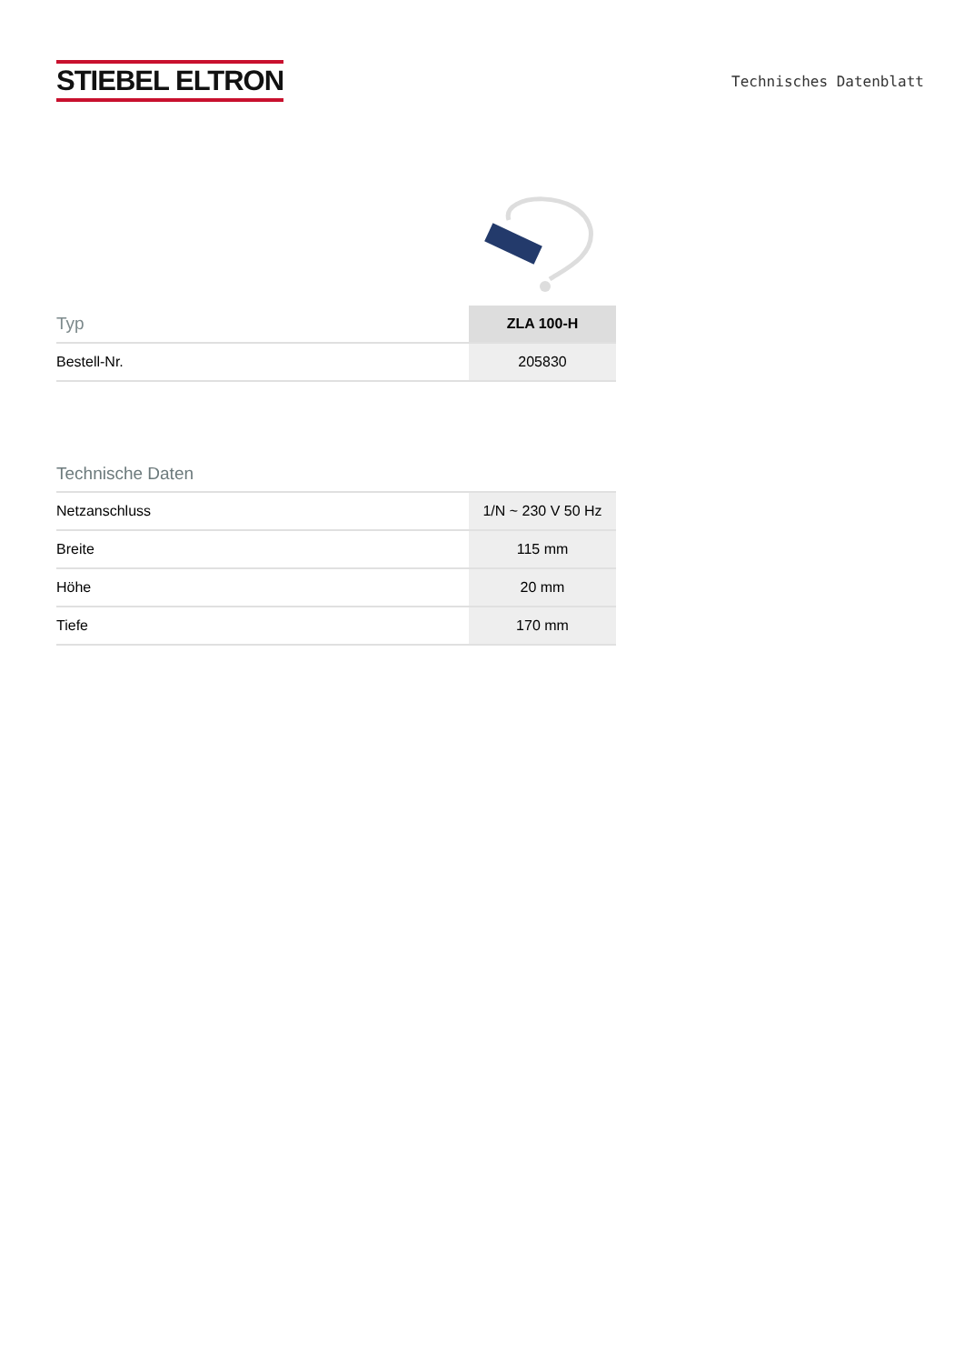STIEBEL ELTRON
Technisches Datenblatt
| Typ | ZLA 100-H |
| --- | --- |
| Bestell-Nr. | 205830 |
Technische Daten
| Netzanschluss | 1/N ~ 230 V 50 Hz |
| Breite | 115 mm |
| Höhe | 20 mm |
| Tiefe | 170 mm |